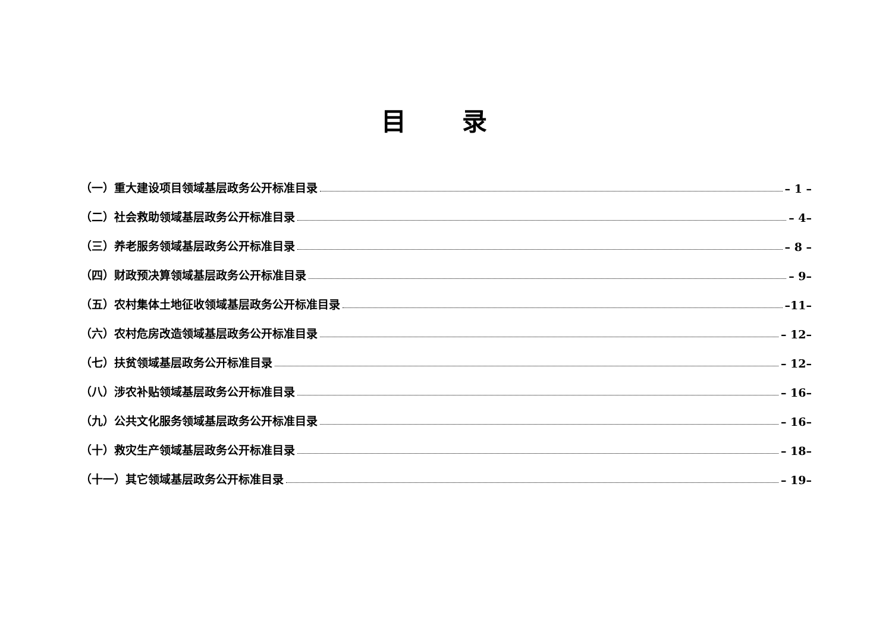目 录
（一）重大建设项目领域基层政务公开标准目录 – 1 –
（二）社会救助领域基层政务公开标准目录 – 4–
（三）养老服务领域基层政务公开标准目录 – 8 –
（四）财政预决算领域基层政务公开标准目录 – 9–
（五）农村集体土地征收领域基层政务公开标准目录 –11–
（六）农村危房改造领域基层政务公开标准目录 – 12–
（七）扶贫领域基层政务公开标准目录 – 12–
（八）涉农补贴领域基层政务公开标准目录 – 16–
（九）公共文化服务领域基层政务公开标准目录 – 16–
（十）救灾生产领域基层政务公开标准目录 – 18–
（十一）其它领域基层政务公开标准目录 – 19–